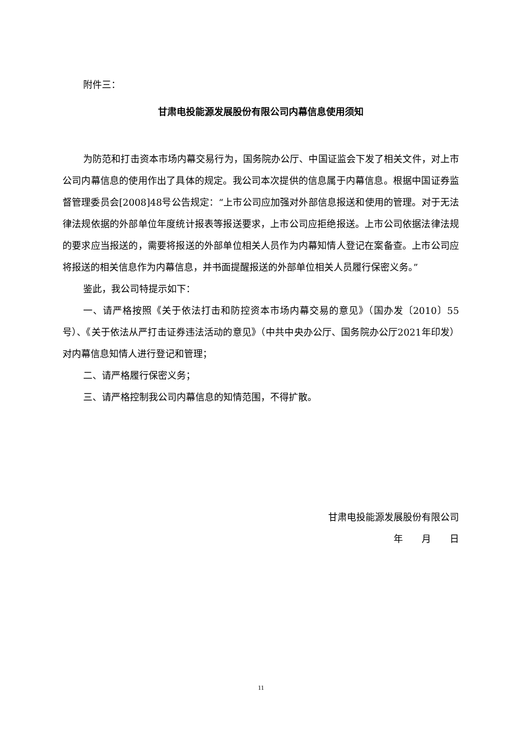附件三：
甘肃电投能源发展股份有限公司内幕信息使用须知
为防范和打击资本市场内幕交易行为，国务院办公厅、中国证监会下发了相关文件，对上市公司内幕信息的使用作出了具体的规定。我公司本次提供的信息属于内幕信息。根据中国证券监督管理委员会[2008]48号公告规定：“上市公司应加强对外部信息报送和使用的管理。对于无法律法规依据的外部单位年度统计报表等报送要求，上市公司应拒绝报送。上市公司依据法律法规的要求应当报送的，需要将报送的外部单位相关人员作为内幕知情人登记在案备查。上市公司应将报送的相关信息作为内幕信息，并书面提醒报送的外部单位相关人员履行保密义务。”
鉴此，我公司特提示如下：
一、请严格按照《关于依法打击和防控资本市场内幕交易的意见》（国办发〔2010〕55 号）、《关于依法从严打击证券违法活动的意见》（中共中央办公厅、国务院办公厅2021年印发）对内幕信息知情人进行登记和管理；
二、请严格履行保密义务；
三、请严格控制我公司内幕信息的知情范围，不得扩散。
甘肃电投能源发展股份有限公司
年　　月　　日
11